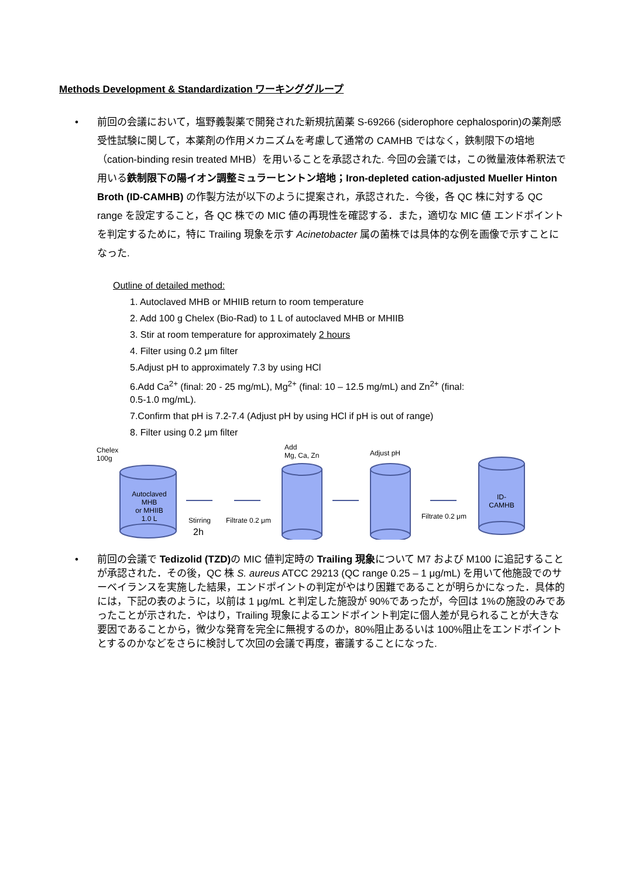Methods Development & Standardization ワーキンググループ
•
前回の会議において，塩野義製薬で開発された新規抗菌薬 S-69266 (siderophore cephalosporin)の薬剤感受性試験に関して，本薬剤の作用メカニズムを考慮して通常の CAMHB ではなく，鉄制限下の培地（cation-binding resin treated MHB）を用いることを承認された. 今回の会議では，この微量液体希釈法で用いる鉄制限下の陽イオン調整ミュラーヒントン培地；Iron-depleted cation-adjusted Mueller Hinton Broth (ID-CAMHB) の作製方法が以下のように提案され，承認された．今後，各 QC 株に対する QC range を設定すること，各 QC 株での MIC 値の再現性を確認する．また，適切な MIC 値 エンドポイントを判定するために，特に Trailing 現象を示す Acinetobacter 属の菌株では具体的な例を画像で示すことになった.
Outline of detailed method:
1. Autoclaved MHB or MHIIB return to room temperature
2. Add 100 g Chelex (Bio-Rad) to 1 L of autoclaved MHB or MHIIB
3. Stir at room temperature for approximately 2 hours
4. Filter using 0.2 μm filter
5.Adjust pH to approximately 7.3 by using HCl
6.Add Ca<sup>2+</sup> (final: 20 - 25 mg/mL), Mg<sup>2+</sup> (final: 10 – 12.5 mg/mL) and Zn<sup>2+</sup> (final:
0.5-1.0 mg/mL).
7.Confirm that pH is 7.2-7.4 (Adjust pH by using HCl if pH is out of range)
8. Filter using 0.2 μm filter
Chelex
100g
Autoclaved
MHB
or MHIIB
1.0 L Stirring
2h
Filtrate 0.2 μm
Add
Mg, Ca, Zn Adjust pH
Filtrate 0.2 μm
ID-
CAMHB
•
前回の会議で Tedizolid (TZD) の MIC 値判定時の Trailing 現象について M7 および M100 に追記することが承認された．その後，QC 株 S. aureus ATCC 29213 (QC range 0.25 – 1 μg/mL) を用いて他施設でのサーベイランスを実施した結果，エンドポイントの判定がやはり困難であることが明らかになった．具体的には，下記の表のように，以前は 1 μg/mL と判定した施設が 90%であったが，今回は 1%の施設のみであったことが示された．やはり，Trailing 現象によるエンドポイント判定に個人差が見られることが大きな要因であることから，微少な発育を完全に無視するのか，80%阻止あるいは 100%阻止をエンドポイントとするのかなどをさらに検討して次回の会議で再度，審議することになった.